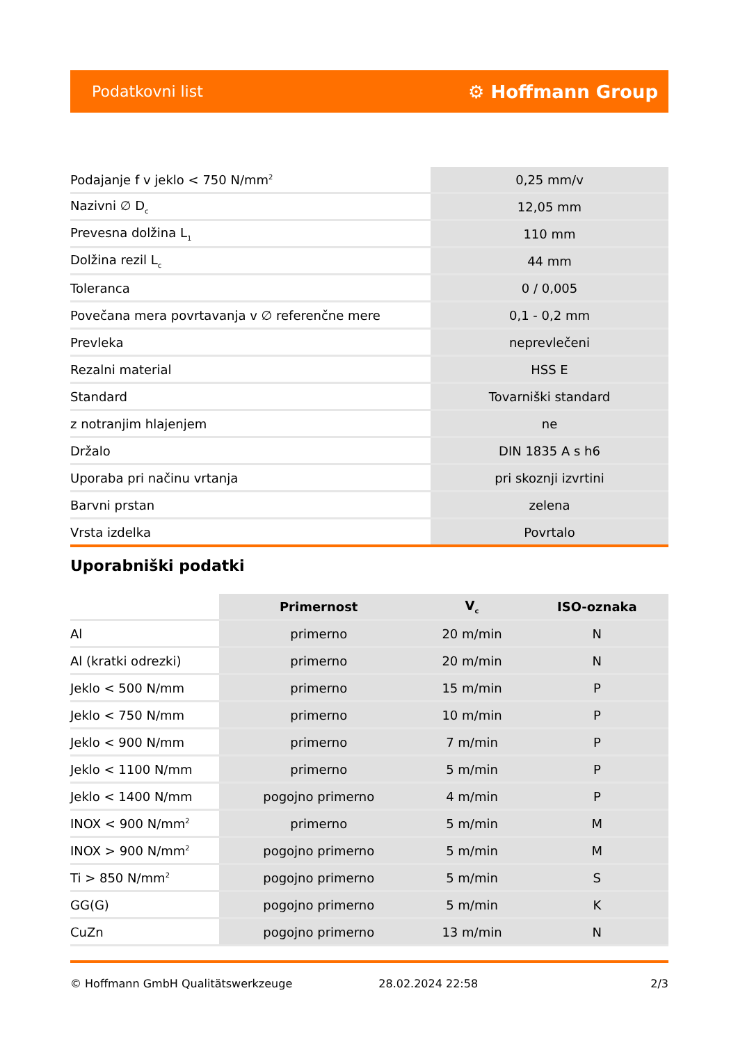Podatkovni list ⚙ Hoffmann Group
| Podajanje f v jeklo < 750 N/mm<sup>2</sup> | 0,25 mm/v |
| Nazivni ∅ D<sub>c</sub> | 12,05 mm |
| Prevesna dolžina L<sub>1</sub> | 110 mm |
| Dolžina rezil L<sub>c</sub> | 44 mm |
| Toleranca | 0 / 0,005 |
| Povečana mera povrtavanja v ∅ referenčne mere | 0,1 - 0,2 mm |
| Prevleka | neprevlečeni |
| Rezalni material | HSS E |
| Standard | Tovarniški standard |
| z notranjim hlajenjem | ne |
| Držalo | DIN 1835 A s h6 |
| Uporaba pri načinu vrtanja | pri skoznji izvrtini |
| Barvni prstan | zelena |
| Vrsta izdelka | Povrtalo |
Uporabniški podatki
| | Primernost | V<sub>c</sub> | ISO-oznaka |
| --- | --- | --- | --- |
| Al | primerno | 20 m/min | N |
| Al (kratki odrezki) | primerno | 20 m/min | N |
| Jeklo < 500 N/mm | primerno | 15 m/min | P |
| Jeklo < 750 N/mm | primerno | 10 m/min | P |
| Jeklo < 900 N/mm | primerno | 7 m/min | P |
| Jeklo < 1100 N/mm | primerno | 5 m/min | P |
| Jeklo < 1400 N/mm | pogojno primerno | 4 m/min | P |
| INOX < 900 N/mm<sup>2</sup> | primerno | 5 m/min | M |
| INOX > 900 N/mm<sup>2</sup> | pogojno primerno | 5 m/min | M |
| Ti > 850 N/mm<sup>2</sup> | pogojno primerno | 5 m/min | S |
| GG(G) | pogojno primerno | 5 m/min | K |
| CuZn | pogojno primerno | 13 m/min | N |
© Hoffmann GmbH Qualitätswerkzeuge 28.02.2024 22:58 2/3